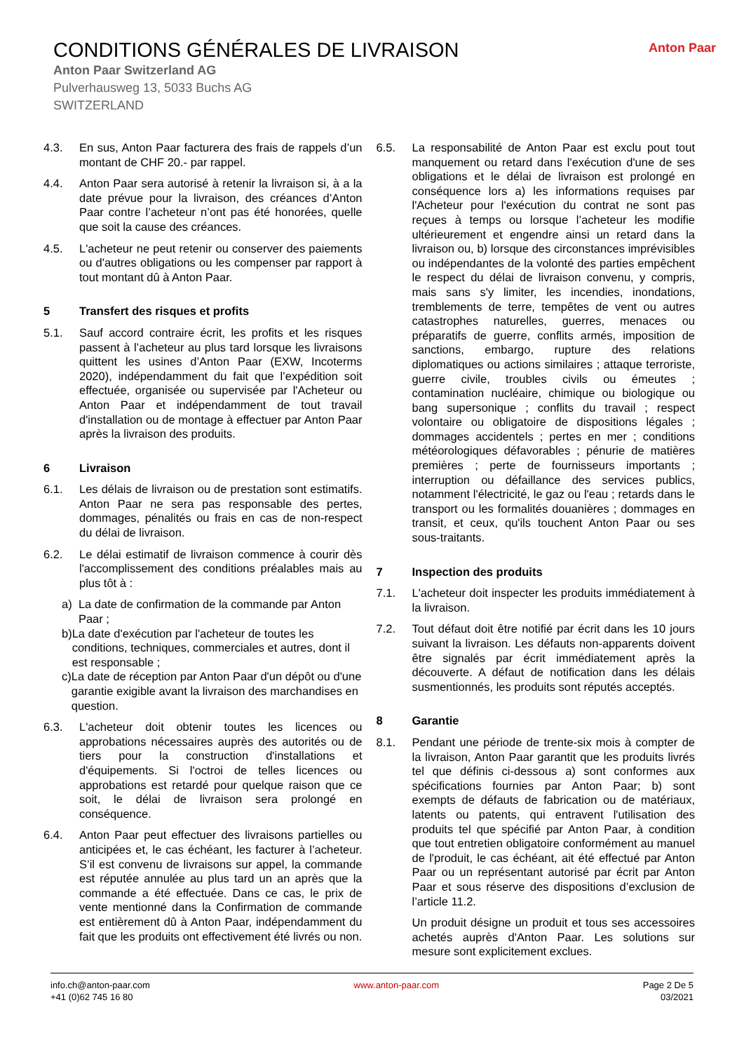CONDITIONS GÉNÉRALES DE LIVRAISON
Anton Paar Switzerland AG
Pulverhausweg 13, 5033 Buchs AG
SWITZERLAND
Anton Paar
4.3. En sus, Anton Paar facturera des frais de rappels d’un montant de CHF 20.- par rappel.
4.4. Anton Paar sera autorisé à retenir la livraison si, à a la date prévue pour la livraison, des créances d’Anton Paar contre l’acheteur n’ont pas été honorées, quelle que soit la cause des créances.
4.5. L'acheteur ne peut retenir ou conserver des paiements ou d'autres obligations ou les compenser par rapport à tout montant dû à Anton Paar.
5 Transfert des risques et profits
5.1. Sauf accord contraire écrit, les profits et les risques passent à l’acheteur au plus tard lorsque les livraisons quittent les usines d’Anton Paar (EXW, Incoterms 2020), indépendamment du fait que l’expédition soit effectuée, organisée ou supervisée par l'Acheteur ou Anton Paar et indépendamment de tout travail d'installation ou de montage à effectuer par Anton Paar après la livraison des produits.
6 Livraison
6.1. Les délais de livraison ou de prestation sont estimatifs. Anton Paar ne sera pas responsable des pertes, dommages, pénalités ou frais en cas de non-respect du délai de livraison.
6.2. Le délai estimatif de livraison commence à courir dès l'accomplissement des conditions préalables mais au plus tôt à :
a) La date de confirmation de la commande par Anton Paar ;
b) La date d'exécution par l'acheteur de toutes les conditions, techniques, commerciales et autres, dont il est responsable ;
c) La date de réception par Anton Paar d'un dépôt ou d'une garantie exigible avant la livraison des marchandises en question.
6.3. L'acheteur doit obtenir toutes les licences ou approbations nécessaires auprès des autorités ou de tiers pour la construction d'installations et d'équipements. Si l'octroi de telles licences ou approbations est retardé pour quelque raison que ce soit, le délai de livraison sera prolongé en conséquence.
6.4. Anton Paar peut effectuer des livraisons partielles ou anticipées et, le cas échéant, les facturer à l’acheteur. S’il est convenu de livraisons sur appel, la commande est réputée annulée au plus tard un an après que la commande a été effectuée. Dans ce cas, le prix de vente mentionné dans la Confirmation de commande est entièrement dû à Anton Paar, indépendamment du fait que les produits ont effectivement été livrés ou non.
6.5. La responsabilité de Anton Paar est exclu pout tout manquement ou retard dans l'exécution d'une de ses obligations et le délai de livraison est prolongé en conséquence lors a) les informations requises par l'Acheteur pour l'exécution du contrat ne sont pas reçues à temps ou lorsque l’acheteur les modifie ultérieurement et engendre ainsi un retard dans la livraison ou, b) lorsque des circonstances imprévisibles ou indépendantes de la volonté des parties empêchent le respect du délai de livraison convenu, y compris, mais sans s'y limiter, les incendies, inondations, tremblements de terre, tempêtes de vent ou autres catastrophes naturelles, guerres, menaces ou préparatifs de guerre, conflits armés, imposition de sanctions, embargo, rupture des relations diplomatiques ou actions similaires ; attaque terroriste, guerre civile, troubles civils ou émeutes ; contamination nucléaire, chimique ou biologique ou bang supersonique ; conflits du travail ; respect volontaire ou obligatoire de dispositions légales ; dommages accidentels ; pertes en mer ; conditions météorologiques défavorables ; pénurie de matières premières ; perte de fournisseurs importants ; interruption ou défaillance des services publics, notamment l'électricité, le gaz ou l'eau ; retards dans le transport ou les formalités douanières ; dommages en transit, et ceux, qu'ils touchent Anton Paar ou ses sous-traitants.
7 Inspection des produits
7.1. L'acheteur doit inspecter les produits immédiatement à la livraison.
7.2. Tout défaut doit être notifié par écrit dans les 10 jours suivant la livraison. Les défauts non-apparents doivent être signalés par écrit immédiatement après la découverte. A défaut de notification dans les délais susmentionnés, les produits sont réputés acceptés.
8 Garantie
8.1. Pendant une période de trente-six mois à compter de la livraison, Anton Paar garantit que les produits livrés tel que définis ci-dessous a) sont conformes aux spécifications fournies par Anton Paar; b) sont exempts de défauts de fabrication ou de matériaux, latents ou patents, qui entravent l'utilisation des produits tel que spécifié par Anton Paar, à condition que tout entretien obligatoire conformément au manuel de l'produit, le cas échéant, ait été effectué par Anton Paar ou un représentant autorisé par écrit par Anton Paar et sous réserve des dispositions d’exclusion de l’article 11.2.
Un produit désigne un produit et tous ses accessoires achetés auprès d'Anton Paar. Les solutions sur mesure sont explicitement exclues.
info.ch@anton-paar.com
+41 (0)62 745 16 80
www.anton-paar.com Page 2 De 5
03/2021